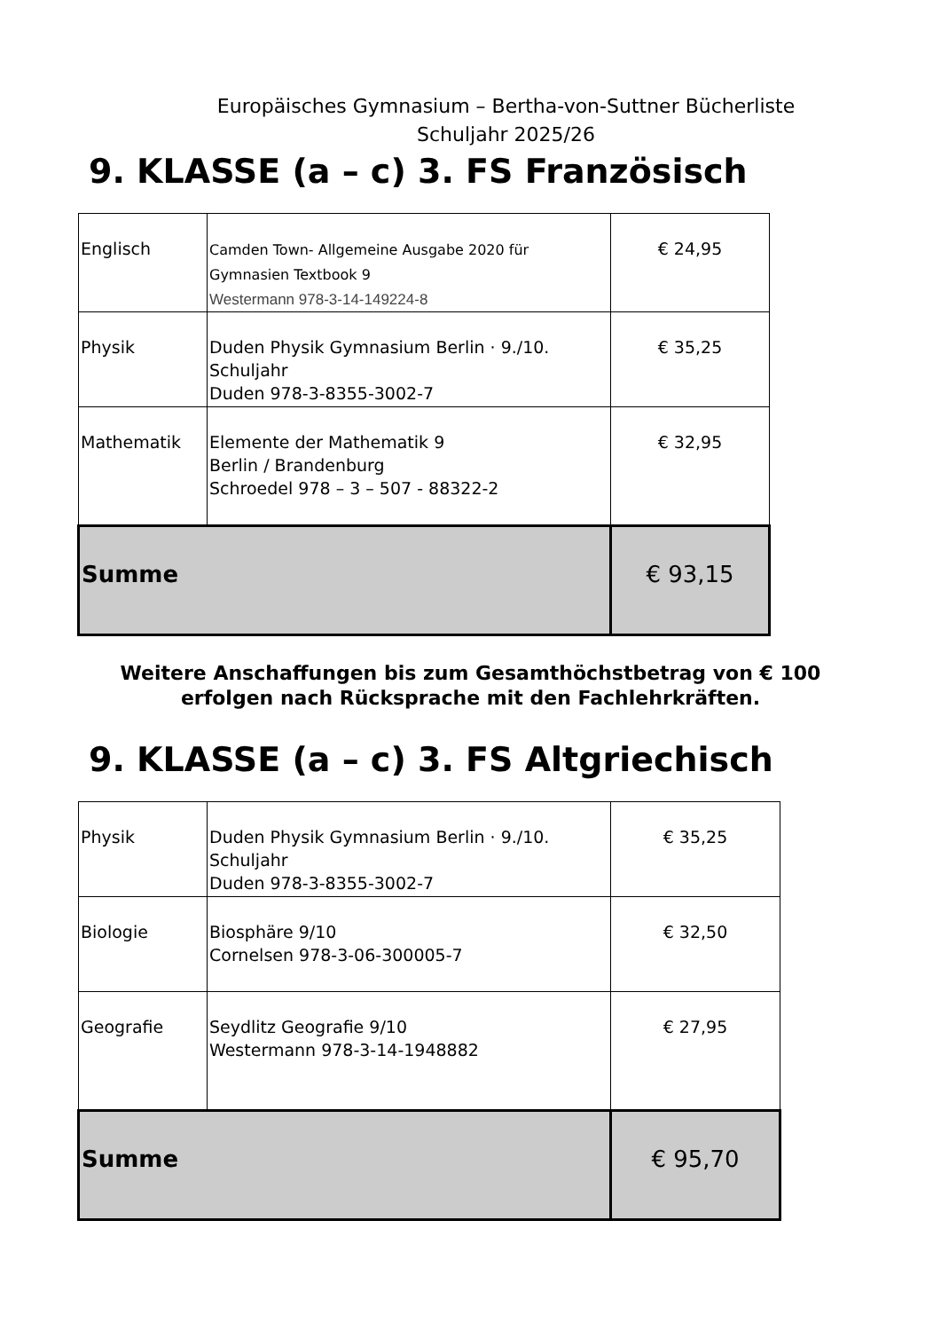Europäisches Gymnasium – Bertha-von-Suttner Bücherliste
Schuljahr 2025/26
9. KLASSE (a – c) 3. FS Französisch
| Englisch | Camden Town- Allgemeine Ausgabe 2020 für Gymnasien Textbook 9 Westermann 978-3-14-149224-8 | € 24,95 |
| Physik | Duden Physik Gymnasium Berlin · 9./10. Schuljahr Duden 978-3-8355-3002-7 | € 35,25 |
| Mathematik | Elemente der Mathematik 9 Berlin / Brandenburg Schroedel 978 – 3 – 507 - 88322-2 | € 32,95 |
| Summe | | € 93,15 |
Weitere Anschaffungen bis zum Gesamthöchstbetrag von € 100
erfolgen nach Rücksprache mit den Fachlehrkräften.
9. KLASSE (a – c) 3. FS Altgriechisch
| Physik | Duden Physik Gymnasium Berlin · 9./10. Schuljahr Duden 978-3-8355-3002-7 | € 35,25 |
| Biologie | Biosphäre 9/10 Cornelsen 978-3-06-300005-7 | € 32,50 |
| Geografie | Seydlitz Geografie 9/10 Westermann 978-3-14-1948882 | € 27,95 |
| Summe | | € 95,70 |